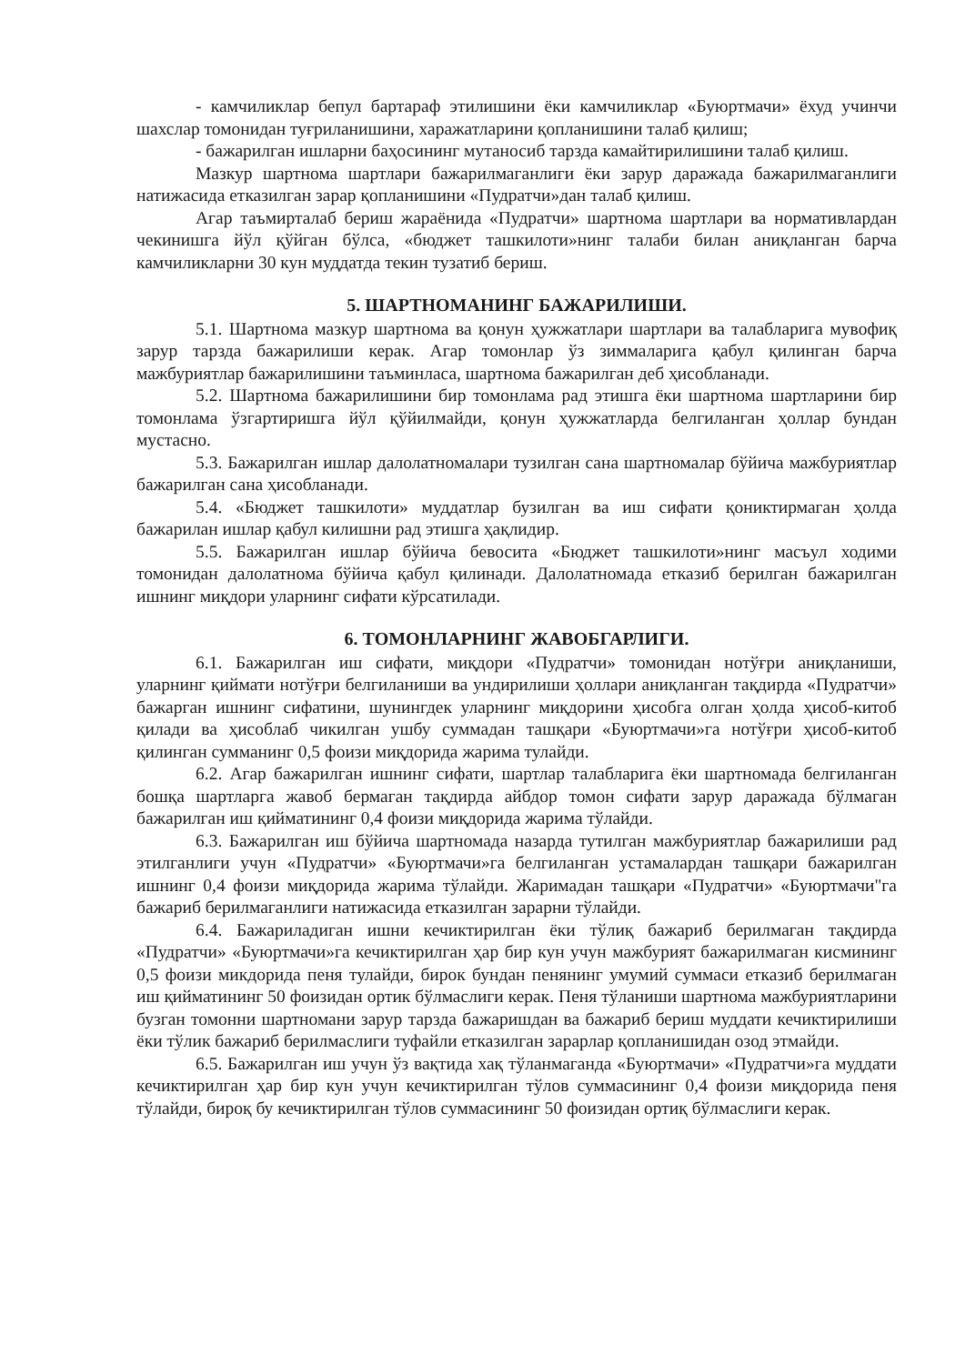- камчиликлар бепул бартараф этилишини ёки камчиликлар «Буюртмачи» ёхуд учинчи шахслар томонидан туғриланишини, харажатларини қопланишини талаб қилиш;
- бажарилган ишларни баҳосининг мутаносиб тарзда камайтирилишини талаб қилиш.
Мазкур шартнома шартлари бажарилмаганлиги ёки зарур даражада бажарилмаганлиги натижасида етказилган зарар қопланишини «Пудратчи»дан талаб қилиш.
Агар таъмирталаб бериш жараёнида «Пудратчи» шартнома шартлари ва нормативлардан чекинишга йўл қўйган бўлса, «бюджет ташкилоти»нинг талаби билан аниқланган барча камчиликларни 30 кун муддатда текин тузатиб бериш.
5. ШАРТНОМАНИНГ БАЖАРИЛИШИ.
5.1. Шартнома мазкур шартнома ва қонун ҳужжатлари шартлари ва талабларига мувофиқ зарур тарзда бажарилиши керак. Агар томонлар ўз зиммаларига қабул қилинган барча мажбуриятлар бажарилишини таъминласа, шартнома бажарилган деб ҳисобланади.
5.2. Шартнома бажарилишини бир томонлама рад этишга ёки шартнома шартларини бир томонлама ўзгартиришга йўл қўйилмайди, қонун ҳужжатларда белгиланган ҳоллар бундан мустасно.
5.3. Бажарилган ишлар далолатномалари тузилган сана шартномалар бўйича мажбуриятлар бажарилган сана ҳисобланади.
5.4. «Бюджет ташкилоти» муддатлар бузилган ва иш сифати қониктирмаган ҳолда бажарилан ишлар қабул килишни рад этишга ҳақлидир.
5.5. Бажарилган ишлар бўйича бевосита «Бюджет ташкилоти»нинг масъул ходими томонидан далолатнома бўйича қабул қилинади. Далолатномада етказиб берилган бажарилган ишнинг миқдори уларнинг сифати кўрсатилади.
6. ТОМОНЛАРНИНГ ЖАВОБГАРЛИГИ.
6.1. Бажарилган иш сифати, миқдори «Пудратчи» томонидан нотўғри аниқланиши, уларнинг қиймати нотўғри белгиланиши ва ундирилиши ҳоллари аниқланган тақдирда «Пудратчи» бажарган ишнинг сифатини, шунингдек уларнинг миқдорини ҳисобга олган ҳолда ҳисоб-китоб қилади ва ҳисоблаб чикилган ушбу суммадан ташқари «Буюртмачи»га нотўғри ҳисоб-китоб қилинган сумманинг 0,5 фоизи миқдорида жарима тулайди.
6.2. Агар бажарилган ишнинг сифати, шартлар талабларига ёки шартномада белгиланган бошқа шартларга жавоб бермаган тақдирда айбдор томон сифати зарур даражада бўлмаган бажарилган иш қийматининг 0,4 фоизи миқдорида жарима тўлайди.
6.3. Бажарилган иш бўйича шартномада назарда тутилган мажбуриятлар бажарилиши рад этилганлиги учун «Пудратчи» «Буюртмачи»га белгиланган устамалардан ташқари бажарилган ишнинг 0,4 фоизи миқдорида жарима тўлайди. Жаримадан ташқари «Пудратчи» «Буюртмачи"га бажариб берилмаганлиги натижасида етказилган зарарни тўлайди.
6.4. Бажариладиган ишни кечиктирилган ёки тўлиқ бажариб берилмаган тақдирда «Пудратчи» «Буюртмачи»га кечиктирилган ҳар бир кун учун мажбурият бажарилмаган кисмининг 0,5 фоизи микдорида пеня тулайди, бирок бундан пенянинг умумий суммаси етказиб берилмаган иш қийматининг 50 фоизидан ортик бўлмаслиги керак. Пеня тўланиши шартнома мажбуриятларини бузган томонни шартномани зарур тарзда бажаришдан ва бажариб бериш муддати кечиктирилиши ёки тўлик бажариб берилмаслиги туфайли етказилган зарарлар қопланишидан озод этмайди.
6.5. Бажарилган иш учун ўз вақтида хақ тўланмаганда «Буюртмачи» «Пудратчи»га муддати кечиктирилган ҳар бир кун учун кечиктирилган тўлов суммасининг 0,4 фоизи миқдорида пеня тўлайди, бироқ бу кечиктирилган тўлов суммасининг 50 фоизидан ортиқ бўлмаслиги керак.